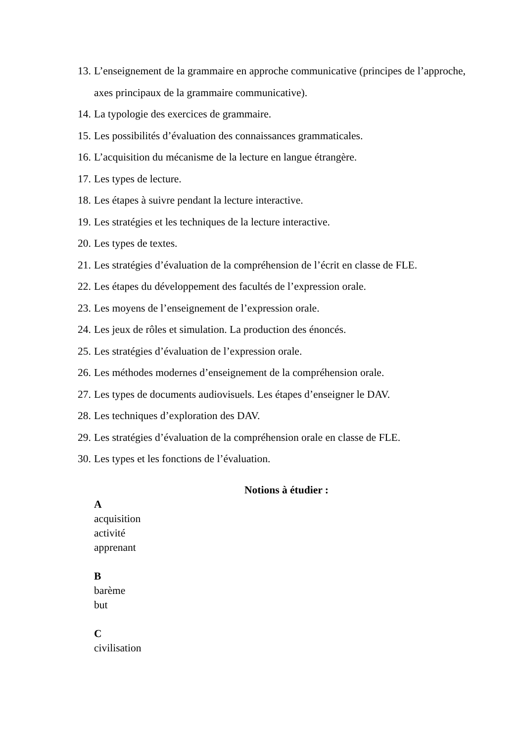13. L’enseignement de la grammaire en approche communicative (principes de l’approche, axes principaux de la grammaire communicative).
14. La typologie des exercices de grammaire.
15. Les possibilités d’évaluation des connaissances grammaticales.
16. L’acquisition du mécanisme de la lecture en langue étrangère.
17. Les types de lecture.
18. Les étapes à suivre pendant la lecture interactive.
19. Les stratégies et les techniques de la lecture interactive.
20. Les types de textes.
21. Les stratégies d’évaluation de la compréhension de l’écrit en classe de FLE.
22. Les étapes du développement des facultés de l’expression orale.
23. Les moyens de l’enseignement de l’expression orale.
24. Les jeux de rôles et simulation. La production des énoncés.
25. Les stratégies d’évaluation de l’expression orale.
26. Les méthodes modernes d’enseignement de la compréhension orale.
27. Les types de documents audiovisuels. Les étapes d’enseigner le DAV.
28. Les techniques d’exploration des DAV.
29. Les stratégies d’évaluation de la compréhension orale en classe de FLE.
30. Les types et les fonctions de l’évaluation.
Notions à étudier :
A
acquisition
activité
apprenant
B
barème
but
C
civilisation